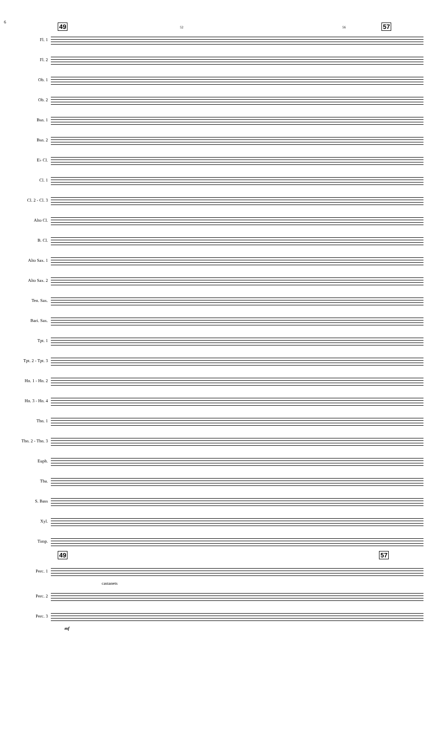6
49 52 56 57
Fl. 1
Fl. 2
Ob. 1
Ob. 2
Bsn. 1
Bsn. 2
E♭ Cl.
Cl. 1
Cl. 2 - Cl. 3
Alto Cl.
B. Cl.
Alto Sax. 1
Alto Sax. 2
Ten. Sax.
Bari. Sax.
Tpt. 1
Tpt. 2 - Tpt. 3
Hn. 1 - Hn. 2
Hn. 3 - Hn. 4
Tbn. 1
Tbn. 2 - Tbn. 3
Euph.
Tba.
S. Bass
Xyl.
Timp.
49 57
Perc. 1
castanets
Perc. 2
Perc. 3
mf